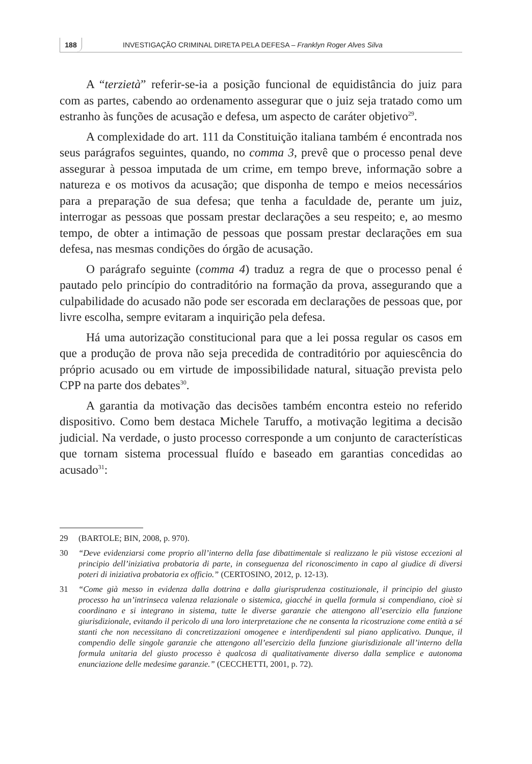188 INVESTIGAÇÃO CRIMINAL DIRETA PELA DEFESA – Franklyn Roger Alves Silva
A “terzietà” referir-se-ia a posição funcional de equidistância do juiz para com as partes, cabendo ao ordenamento assegurar que o juiz seja tratado como um estranho às funções de acusação e defesa, um aspecto de caráter objetivo<sup>29</sup>.
A complexidade do art. 111 da Constituição italiana também é encontrada nos seus parágrafos seguintes, quando, no comma 3, prevê que o processo penal deve assegurar à pessoa imputada de um crime, em tempo breve, informação sobre a natureza e os motivos da acusação; que disponha de tempo e meios necessários para a preparação de sua defesa; que tenha a faculdade de, perante um juiz, interrogar as pessoas que possam prestar declarações a seu respeito; e, ao mesmo tempo, de obter a intimação de pessoas que possam prestar declarações em sua defesa, nas mesmas condições do órgão de acusação.
O parágrafo seguinte (comma 4) traduz a regra de que o processo penal é pautado pelo princípio do contraditório na formação da prova, assegurando que a culpabilidade do acusado não pode ser escorada em declarações de pessoas que, por livre escolha, sempre evitaram a inquirição pela defesa.
Há uma autorização constitucional para que a lei possa regular os casos em que a produção de prova não seja precedida de contraditório por aquiescência do próprio acusado ou em virtude de impossibilidade natural, situação prevista pelo CPP na parte dos debates<sup>30</sup>.
A garantia da motivação das decisões também encontra esteio no referido dispositivo. Como bem destaca Michele Taruffo, a motivação legitima a decisão judicial. Na verdade, o justo processo corresponde a um conjunto de características que tornam sistema processual fluído e baseado em garantias concedidas ao acusado<sup>31</sup>:
29 (BARTOLE; BIN, 2008, p. 970).
30 “Deve evidenziarsi come proprio all’interno della fase dibattimentale si realizzano le più vistose eccezioni al principio dell’iniziativa probatoria di parte, in conseguenza del riconoscimento in capo al giudice di diversi poteri di iniziativa probatoria ex officio.” (CERTOSINO, 2012, p. 12-13).
31 “Come già messo in evidenza dalla dottrina e dalla giurisprudenza costituzionale, il principio del giusto processo ha un’intrinseca valenza relazionale o sistemica, giacché in quella formula si compendiano, cioè si coordinano e si integrano in sistema, tutte le diverse garanzie che attengono all’esercizio ella funzione giurisdizionale, evitando il pericolo di una loro interpretazione che ne consenta la ricostruzione come entità a sé stanti che non necessitano di concretizzazioni omogenee e interdipendenti sul piano applicativo. Dunque, il compendio delle singole garanzie che attengono all’esercizio della funzione giurisdizionale all’interno della formula unitaria del giusto processo è qualcosa di qualitativamente diverso dalla semplice e autonoma enunciazione delle medesime garanzie.” (CECCHETTI, 2001, p. 72).